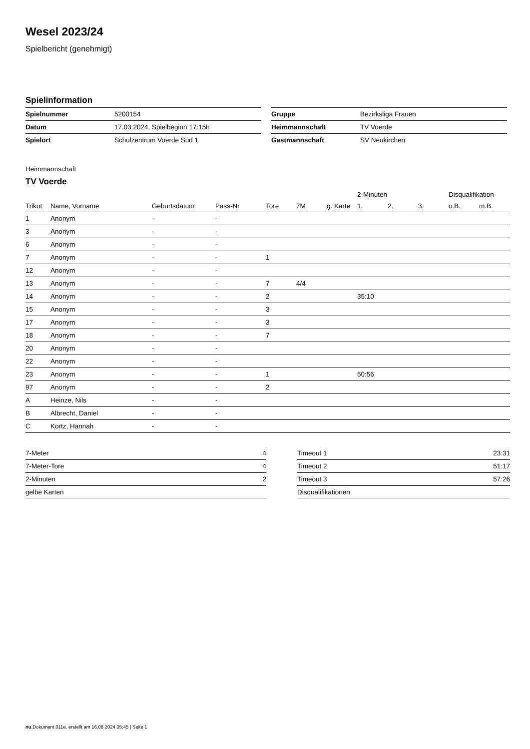Wesel 2023/24
Spielbericht (genehmigt)
Spielinformation
| Spielnummer | 5200154 |
| Datum | 17.03.2024, Spielbeginn 17:15h |
| Spielort | Schulzentrum Voerde Süd 1 |
| Gruppe | Bezirksliga Frauen |
| Heimmannschaft | TV Voerde |
| Gastmannschaft | SV Neukirchen |
Heimmannschaft
TV Voerde
| | | | | | | | 2-Minuten | | | Disqualifikation | |
| --- | --- | --- | --- | --- | --- | --- | --- | --- | --- | --- | --- |
| Trikot | Name, Vorname | Geburtsdatum | Pass-Nr | Tore | 7M | g. Karte | 1. | 2. | 3. | o.B. | m.B. |
| 1 | Anonym | - | - | | | | | | | | |
| 3 | Anonym | - | - | | | | | | | | |
| 6 | Anonym | - | - | | | | | | | | |
| 7 | Anonym | - | - | 1 | | | | | | | |
| 12 | Anonym | - | - | | | | | | | | |
| 13 | Anonym | - | - | 7 | 4/4 | | | | | | |
| 14 | Anonym | - | - | 2 | | | 35:10 | | | | |
| 15 | Anonym | - | - | 3 | | | | | | | |
| 17 | Anonym | - | - | 3 | | | | | | | |
| 18 | Anonym | - | - | 7 | | | | | | | |
| 20 | Anonym | - | - | | | | | | | | |
| 22 | Anonym | - | - | | | | | | | | |
| 23 | Anonym | - | - | 1 | | | 50:56 | | | | |
| 97 | Anonym | - | - | 2 | | | | | | | |
| A | Heinze, Nils | - | - | | | | | | | | |
| B | Albrecht, Daniel | - | - | | | | | | | | |
| C | Kortz, Hannah | - | - | | | | | | | | |
| 7-Meter | 4 |
| 7-Meter-Tore | 4 |
| 2-Minuten | 2 |
| gelbe Karten | |
| Timeout 1 | 23:31 |
| Timeout 2 | 51:17 |
| Timeout 3 | 57:26 |
| Disqualifikationen | |
nu.Dokument 011e, erstellt am 16.08.2024 05:45 | Seite 1